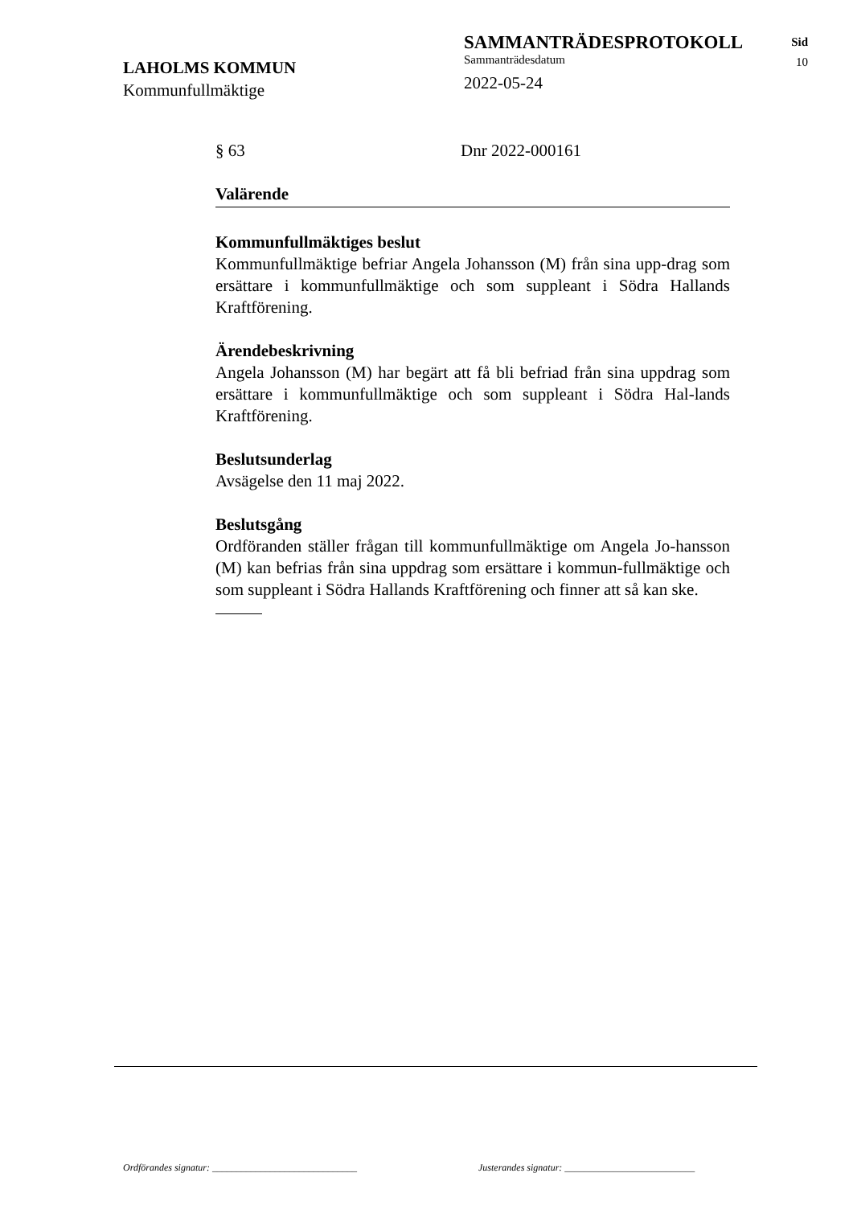LAHOLMS KOMMUN
Kommunfullmäktige
SAMMANTRÄDESPROTOKOLL
Sammanträdesdatum
2022-05-24
Sid
10
§ 63 Dnr 2022-000161
Valärende
Kommunfullmäktiges beslut
Kommunfullmäktige befriar Angela Johansson (M) från sina upp-drag som ersättare i kommunfullmäktige och som suppleant i Södra Hallands Kraftförening.
Ärendebeskrivning
Angela Johansson (M) har begärt att få bli befriad från sina uppdrag som ersättare i kommunfullmäktige och som suppleant i Södra Hal-lands Kraftförening.
Beslutsunderlag
Avsägelse den 11 maj 2022.
Beslutsgång
Ordföranden ställer frågan till kommunfullmäktige om Angela Jo-hansson (M) kan befrias från sina uppdrag som ersättare i kommun-fullmäktige och som suppleant i Södra Hallands Kraftförening och finner att så kan ske.
Ordförandes signatur: ______________________________
Justerandes signatur: ___________________________